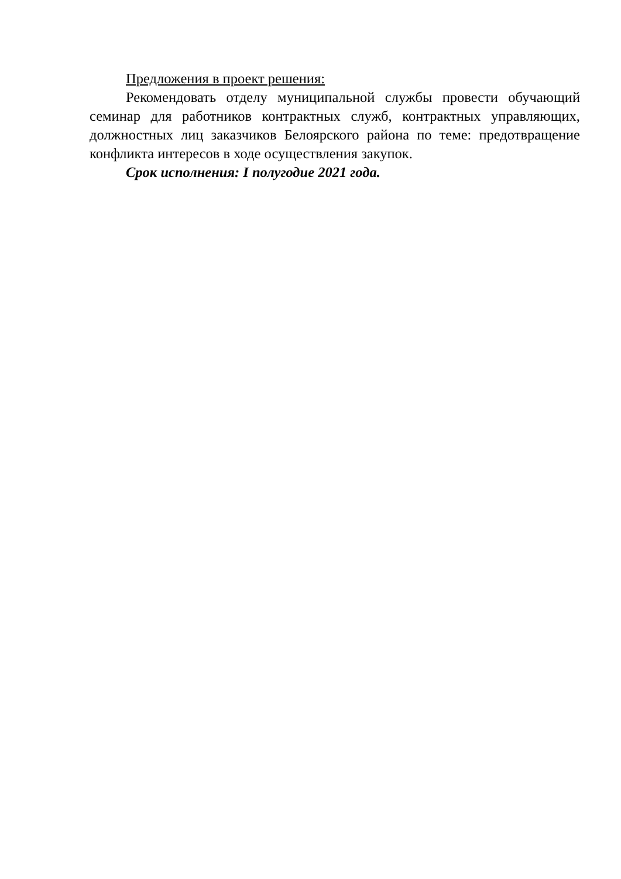Предложения в проект решения:
Рекомендовать отделу муниципальной службы провести обучающий семинар для работников контрактных служб, контрактных управляющих, должностных лиц заказчиков Белоярского района по теме: предотвращение конфликта интересов в ходе осуществления закупок.
Срок исполнения: I полугодие 2021 года.